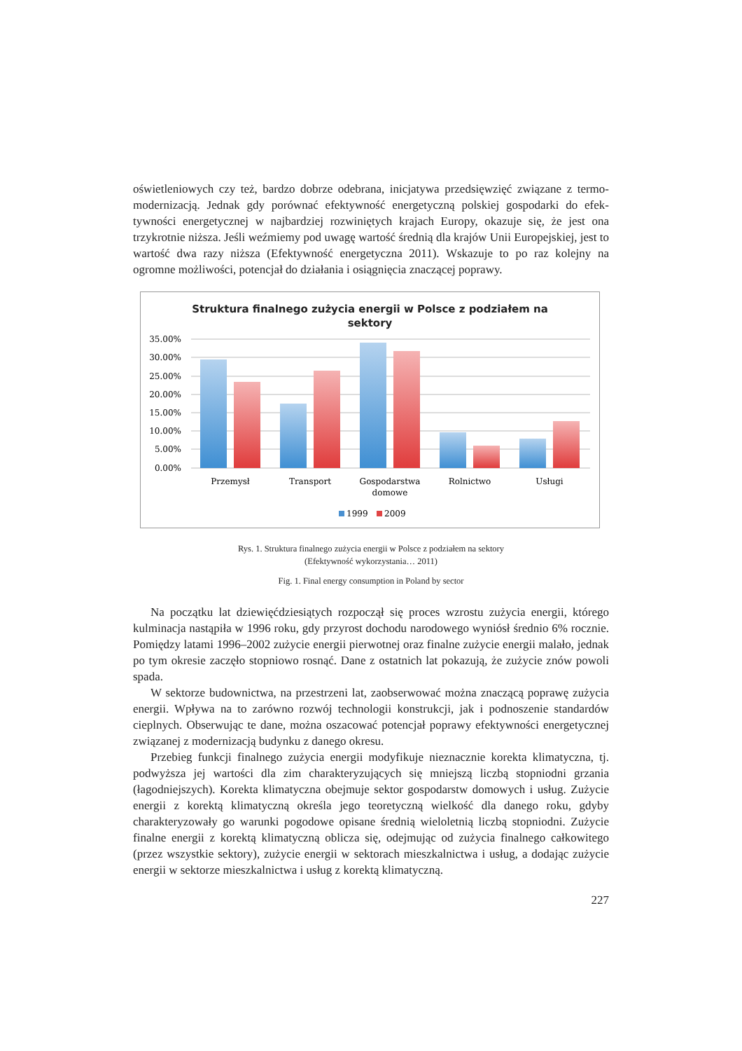oświetleniowych czy też, bardzo dobrze odebrana, inicjatywa przedsięwzięć związane z termo­modernizacją. Jednak gdy porównać efektywność energetyczną polskiej gospodarki do efek­tywności energetycznej w najbardziej rozwiniętych krajach Europy, okazuje się, że jest ona trzykrotnie niższa. Jeśli weźmiemy pod uwagę wartość średnią dla krajów Unii Europejskiej, jest to wartość dwa razy niższa (Efektywność energetyczna 2011). Wskazuje to po raz kolejny na ogromne możliwości, potencjał do działania i osiągnięcia znaczącej poprawy.
Struktura finalnego zużycia energii w Polsce z podziałem na
sektory
35.00%
30.00%
25.00%
20.00%
15.00%
10.00%
5.00%
0.00%
Przemysł
Transport
Gospodarstwa
domowe
Rolnictwo
Usługi
1999
2009
Rys. 1. Struktura finalnego zużycia energii w Polsce z podziałem na sektory
(Efektywność wykorzystania… 2011)
Fig. 1. Final energy consumption in Poland by sector
Na początku lat dziewięćdziesiątych rozpoczął się proces wzrostu zużycia energii, którego kulminacja nastąpiła w 1996 roku, gdy przyrost dochodu narodowego wyniósł średnio 6% rocznie. Pomiędzy latami 1996–2002 zużycie energii pierwotnej oraz finalne zużycie energii malało, jednak po tym okresie zaczęło stopniowo rosnąć. Dane z ostatnich lat pokazują, że zużycie znów powoli spada.
W sektorze budownictwa, na przestrzeni lat, zaobserwować można znaczącą poprawę zużycia energii. Wpływa na to zarówno rozwój technologii konstrukcji, jak i podnoszenie standardów cieplnych. Obserwując te dane, można oszacować potencjał poprawy efektywności energetycznej związanej z modernizacją budynku z danego okresu.
Przebieg funkcji finalnego zużycia energii modyfikuje nieznacznie korekta klimatyczna, tj. podwyższa jej wartości dla zim charakteryzujących się mniejszą liczbą stopniodni grza­nia (łagodniejszych). Korekta klimatyczna obejmuje sektor gospodarstw domowych i usług. Zużycie energii z korektą klimatyczną określa jego teoretyczną wielkość dla danego roku, gdyby charakteryzowały go warunki pogodowe opisane średnią wieloletnią liczbą stopniodni. Zużycie finalne energii z korektą klimatyczną oblicza się, odejmując od zużycia finalnego całkowitego (przez wszystkie sektory), zużycie energii w sektorach mieszkalnictwa i usług, a dodając zużycie energii w sektorze mieszkalnictwa i usług z korektą klimatyczną.
227